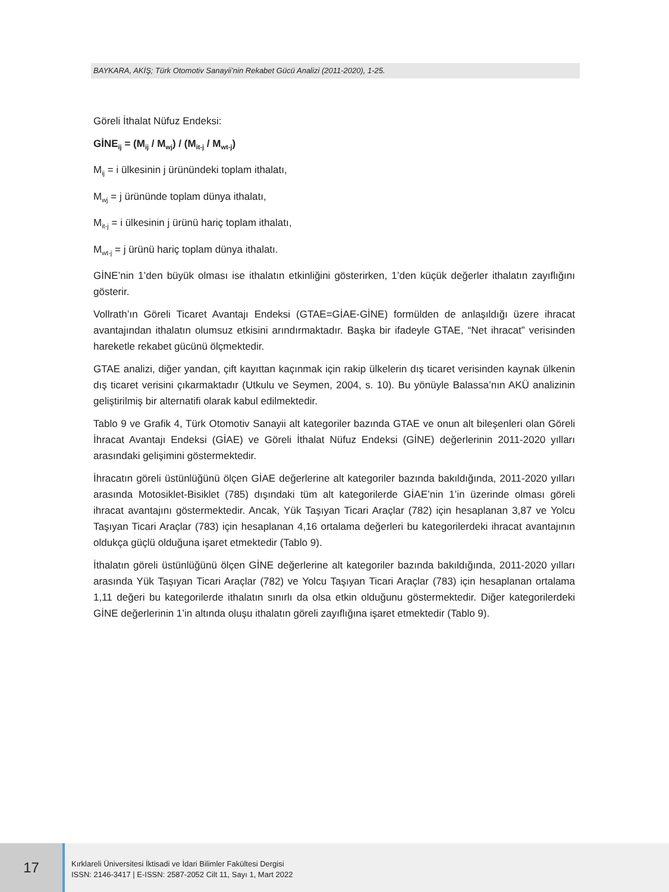BAYKARA, AKİŞ; Türk Otomotiv Sanayii’nin Rekabet Gücü Analizi (2011-2020), 1-25.
Göreli İthalat Nüfuz Endeksi:
GİNE<sub>ij</sub> = (M<sub>ij</sub> / M<sub>wj</sub>) / (M<sub>it-j</sub> / M<sub>wt-j</sub>)
M<sub>ij</sub> = i ülkesinin j ürünündeki toplam ithalatı,
M<sub>wj</sub> = j ürününde toplam dünya ithalatı,
M<sub>it-j</sub> = i ülkesinin j ürünü hariç toplam ithalatı,
M<sub>wt-j</sub> = j ürünü hariç toplam dünya ithalatı.
GİNE’nin 1’den büyük olması ise ithalatın etkinliğini gösterirken, 1’den küçük değerler ithalatın zayıflığını gösterir.
Vollrath’ın Göreli Ticaret Avantajı Endeksi (GTAE=GİAE-GİNE) formülden de anlaşıldığı üzere ihracat avantajından ithalatın olumsuz etkisini arındırmaktadır. Başka bir ifadeyle GTAE, “Net ihracat” verisinden hareketle rekabet gücünü ölçmektedir.
GTAE analizi, diğer yandan, çift kayıttan kaçınmak için rakip ülkelerin dış ticaret verisinden kaynak ülkenin dış ticaret verisini çıkarmaktadır (Utkulu ve Seymen, 2004, s. 10). Bu yönüyle Balassa’nın AKÜ analizinin geliştirilmiş bir alternatifi olarak kabul edilmektedir.
Tablo 9 ve Grafik 4, Türk Otomotiv Sanayii alt kategoriler bazında GTAE ve onun alt bileşenleri olan Göreli İhracat Avantajı Endeksi (GİAE) ve Göreli İthalat Nüfuz Endeksi (GİNE) değerlerinin 2011-2020 yılları arasındaki gelişimini göstermektedir.
İhracatın göreli üstünlüğünü ölçen GİAE değerlerine alt kategoriler bazında bakıldığında, 2011-2020 yılları arasında Motosiklet-Bisiklet (785) dışındaki tüm alt kategorilerde GİAE’nin 1’in üzerinde olması göreli ihracat avantajını göstermektedir. Ancak, Yük Taşıyan Ticari Araçlar (782) için hesaplanan 3,87 ve Yolcu Taşıyan Ticari Araçlar (783) için hesaplanan 4,16 ortalama değerleri bu kategorilerdeki ihracat avantajının oldukça güçlü olduğuna işaret etmektedir (Tablo 9).
İthalatın göreli üstünlüğünü ölçen GİNE değerlerine alt kategoriler bazında bakıldığında, 2011-2020 yılları arasında Yük Taşıyan Ticari Araçlar (782) ve Yolcu Taşıyan Ticari Araçlar (783) için hesaplanan ortalama 1,11 değeri bu kategorilerde ithalatın sınırlı da olsa etkin olduğunu göstermektedir. Diğer kategorilerdeki GİNE değerlerinin 1’in altında oluşu ithalatın göreli zayıflığına işaret etmektedir (Tablo 9).
17
Kırklareli Üniversitesi İktisadi ve İdari Bilimler Fakültesi Dergisi
ISSN: 2146-3417 | E-ISSN: 2587-2052 Cilt 11, Sayı 1, Mart 2022